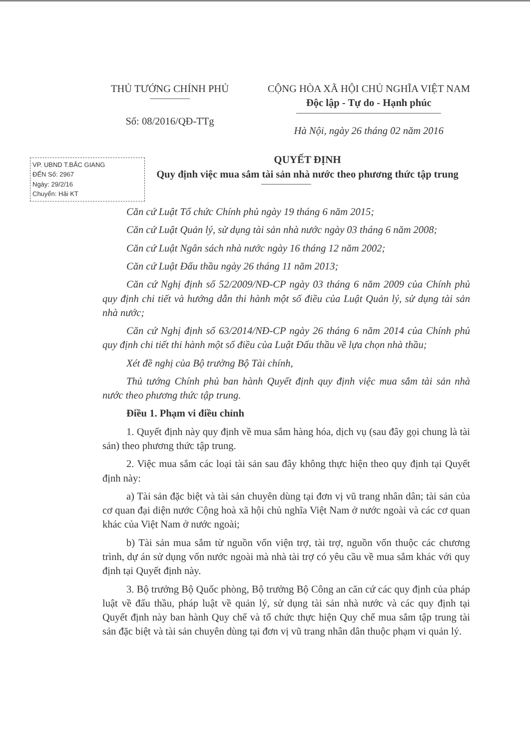THỦ TƯỚNG CHÍNH PHỦ
Số: 08/2016/QĐ-TTg
CỘNG HÒA XÃ HỘI CHỦ NGHĨA VIỆT NAM
Độc lập - Tự do - Hạnh phúc
Hà Nội, ngày 26 tháng 02 năm 2016
VP. UBND T.BẮC GIANG
ĐẾN Số: 2967
Ngày: 29/2/16
Chuyển: Hải KT
QUYẾT ĐỊNH
Quy định việc mua sắm tài sản nhà nước theo phương thức tập trung
Căn cứ Luật Tổ chức Chính phủ ngày 19 tháng 6 năm 2015;
Căn cứ Luật Quản lý, sử dụng tài sản nhà nước ngày 03 tháng 6 năm 2008;
Căn cứ Luật Ngân sách nhà nước ngày 16 tháng 12 năm 2002;
Căn cứ Luật Đấu thầu ngày 26 tháng 11 năm 2013;
Căn cứ Nghị định số 52/2009/NĐ-CP ngày 03 tháng 6 năm 2009 của Chính phủ quy định chi tiết và hướng dẫn thi hành một số điều của Luật Quản lý, sử dụng tài sản nhà nước;
Căn cứ Nghị định số 63/2014/NĐ-CP ngày 26 tháng 6 năm 2014 của Chính phủ quy định chi tiết thi hành một số điều của Luật Đấu thầu về lựa chọn nhà thầu;
Xét đề nghị của Bộ trưởng Bộ Tài chính,
Thủ tướng Chính phủ ban hành Quyết định quy định việc mua sắm tài sản nhà nước theo phương thức tập trung.
Điều 1. Phạm vi điều chỉnh
1. Quyết định này quy định về mua sắm hàng hóa, dịch vụ (sau đây gọi chung là tài sản) theo phương thức tập trung.
2. Việc mua sắm các loại tài sản sau đây không thực hiện theo quy định tại Quyết định này:
a) Tài sản đặc biệt và tài sản chuyên dùng tại đơn vị vũ trang nhân dân; tài sản của cơ quan đại diện nước Cộng hoà xã hội chủ nghĩa Việt Nam ở nước ngoài và các cơ quan khác của Việt Nam ở nước ngoài;
b) Tài sản mua sắm từ nguồn vốn viện trợ, tài trợ, nguồn vốn thuộc các chương trình, dự án sử dụng vốn nước ngoài mà nhà tài trợ có yêu cầu về mua sắm khác với quy định tại Quyết định này.
3. Bộ trưởng Bộ Quốc phòng, Bộ trưởng Bộ Công an căn cứ các quy định của pháp luật về đấu thầu, pháp luật về quản lý, sử dụng tài sản nhà nước và các quy định tại Quyết định này ban hành Quy chế và tổ chức thực hiện Quy chế mua sắm tập trung tài sản đặc biệt và tài sản chuyên dùng tại đơn vị vũ trang nhân dân thuộc phạm vi quản lý.